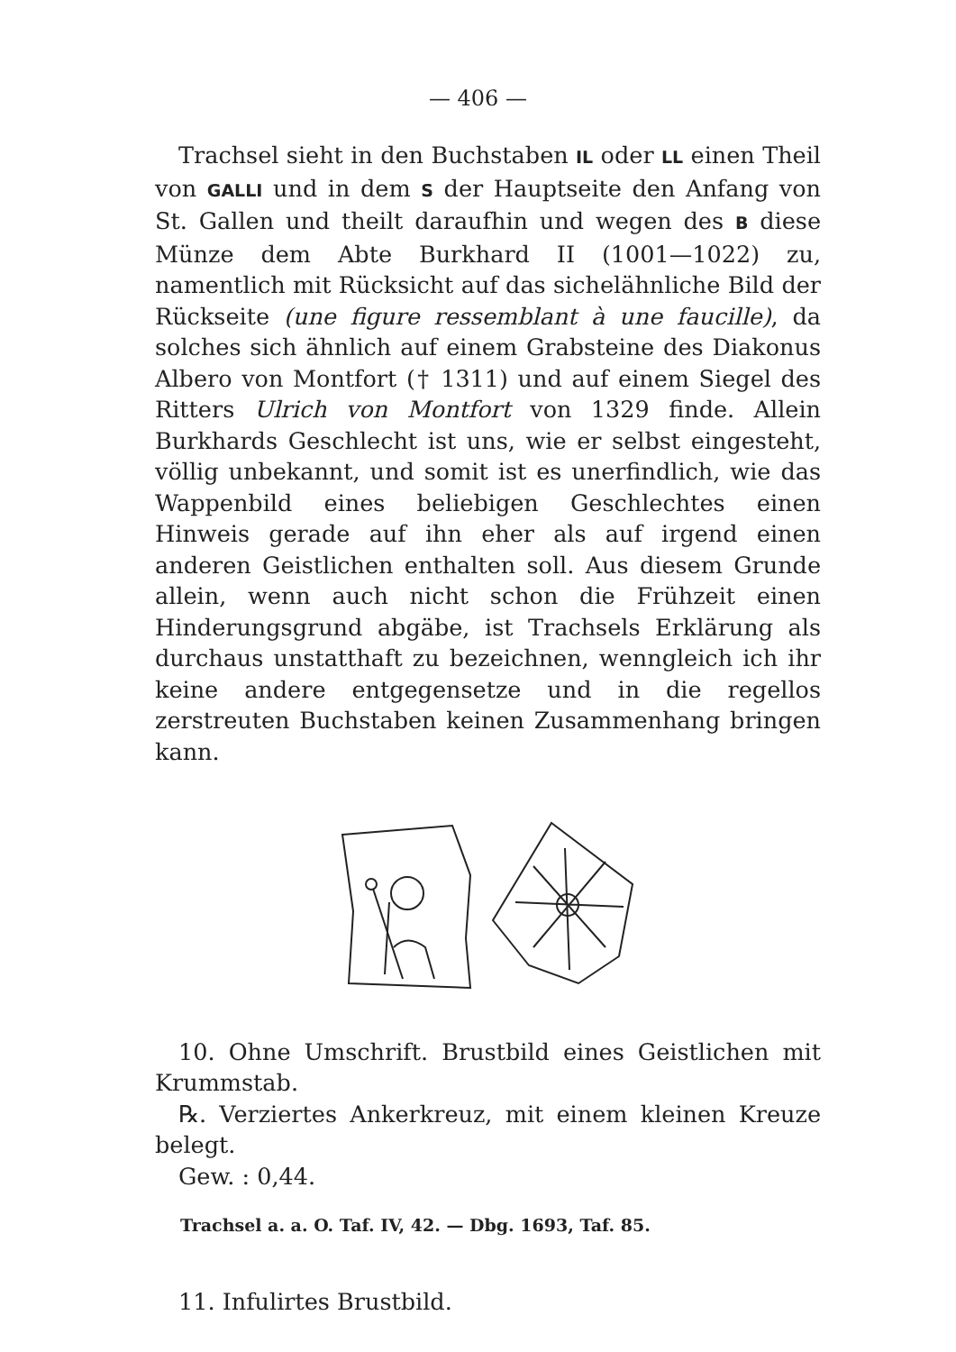— 406 —
Trachsel sieht in den Buchstaben IL oder LL einen Theil von GALLI und in dem S der Hauptseite den Anfang von St. Gallen und theilt daraufhin und wegen des B diese Münze dem Abte Burkhard II (1001—1022) zu, namentlich mit Rücksicht auf das sichelähnliche Bild der Rückseite (une figure ressemblant à une faucille), da solches sich ähnlich auf einem Grabsteine des Diakonus Albero von Montfort († 1311) und auf einem Siegel des Ritters Ulrich von Montfort von 1329 finde. Allein Burkhards Geschlecht ist uns, wie er selbst eingesteht, völlig unbekannt, und somit ist es unerfindlich, wie das Wappenbild eines beliebigen Geschlechtes einen Hinweis gerade auf ihn eher als auf irgend einen anderen Geistlichen enthalten soll. Aus diesem Grunde allein, wenn auch nicht schon die Frühzeit einen Hinderungsgrund abgäbe, ist Trachsels Erklärung als durchaus unstatthaft zu bezeichnen, wenngleich ich ihr keine andere entgegensetze und in die regellos zerstreuten Buchstaben keinen Zusammenhang bringen kann.
10. Ohne Umschrift. Brustbild eines Geistlichen mit Krummstab.
℞. Verziertes Ankerkreuz, mit einem kleinen Kreuze belegt.
Gew. : 0,44.
Trachsel a. a. O. Taf. IV, 42. — Dbg. 1693, Taf. 85.
11. Infulirtes Brustbild.